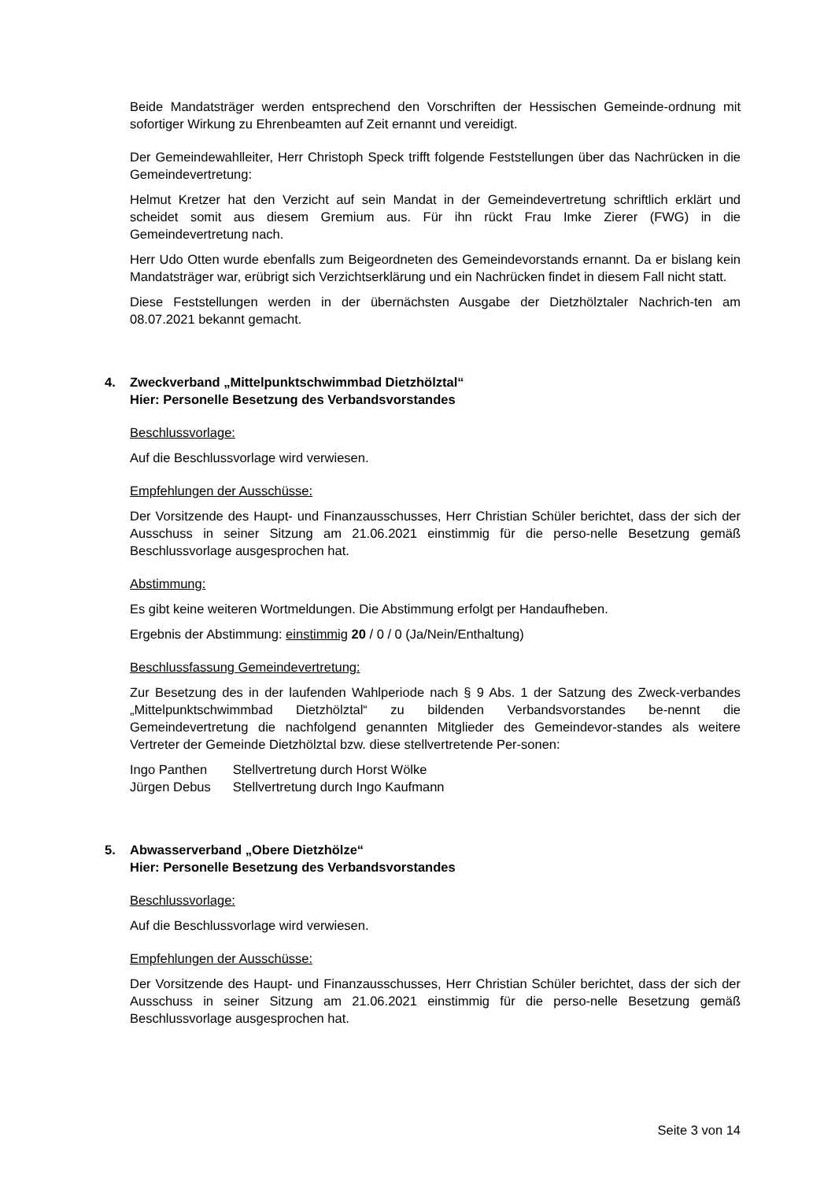Beide Mandatsträger werden entsprechend den Vorschriften der Hessischen Gemeinde-ordnung mit sofortiger Wirkung zu Ehrenbeamten auf Zeit ernannt und vereidigt.
Der Gemeindewahlleiter, Herr Christoph Speck trifft folgende Feststellungen über das Nachrücken in die Gemeindevertretung:
Helmut Kretzer hat den Verzicht auf sein Mandat in der Gemeindevertretung schriftlich erklärt und scheidet somit aus diesem Gremium aus. Für ihn rückt Frau Imke Zierer (FWG) in die Gemeindevertretung nach.
Herr Udo Otten wurde ebenfalls zum Beigeordneten des Gemeindevorstands ernannt. Da er bislang kein Mandatsträger war, erübrigt sich Verzichtserklärung und ein Nachrücken findet in diesem Fall nicht statt.
Diese Feststellungen werden in der übernächsten Ausgabe der Dietzhölztaler Nachrich-ten am 08.07.2021 bekannt gemacht.
4. Zweckverband „Mittelpunktschwimmbad Dietzhölztal“
Hier: Personelle Besetzung des Verbandsvorstandes
Beschlussvorlage:
Auf die Beschlussvorlage wird verwiesen.
Empfehlungen der Ausschüsse:
Der Vorsitzende des Haupt- und Finanzausschusses, Herr Christian Schüler berichtet, dass der sich der Ausschuss in seiner Sitzung am 21.06.2021 einstimmig für die perso-nelle Besetzung gemäß Beschlussvorlage ausgesprochen hat.
Abstimmung:
Es gibt keine weiteren Wortmeldungen. Die Abstimmung erfolgt per Handaufheben.
Ergebnis der Abstimmung: einstimmig 20 / 0 / 0 (Ja/Nein/Enthaltung)
Beschlussfassung Gemeindevertretung:
Zur Besetzung des in der laufenden Wahlperiode nach § 9 Abs. 1 der Satzung des Zweck-verbandes „Mittelpunktschwimmbad Dietzhölztal“ zu bildenden Verbandsvorstandes be-nennt die Gemeindevertretung die nachfolgend genannten Mitglieder des Gemeindevor-standes als weitere Vertreter der Gemeinde Dietzhölztal bzw. diese stellvertretende Per-sonen:
| Ingo Panthen | Stellvertretung durch Horst Wölke |
| Jürgen Debus | Stellvertretung durch Ingo Kaufmann |
5. Abwasserverband „Obere Dietzhölze“
Hier: Personelle Besetzung des Verbandsvorstandes
Beschlussvorlage:
Auf die Beschlussvorlage wird verwiesen.
Empfehlungen der Ausschüsse:
Der Vorsitzende des Haupt- und Finanzausschusses, Herr Christian Schüler berichtet, dass der sich der Ausschuss in seiner Sitzung am 21.06.2021 einstimmig für die perso-nelle Besetzung gemäß Beschlussvorlage ausgesprochen hat.
Seite 3 von 14